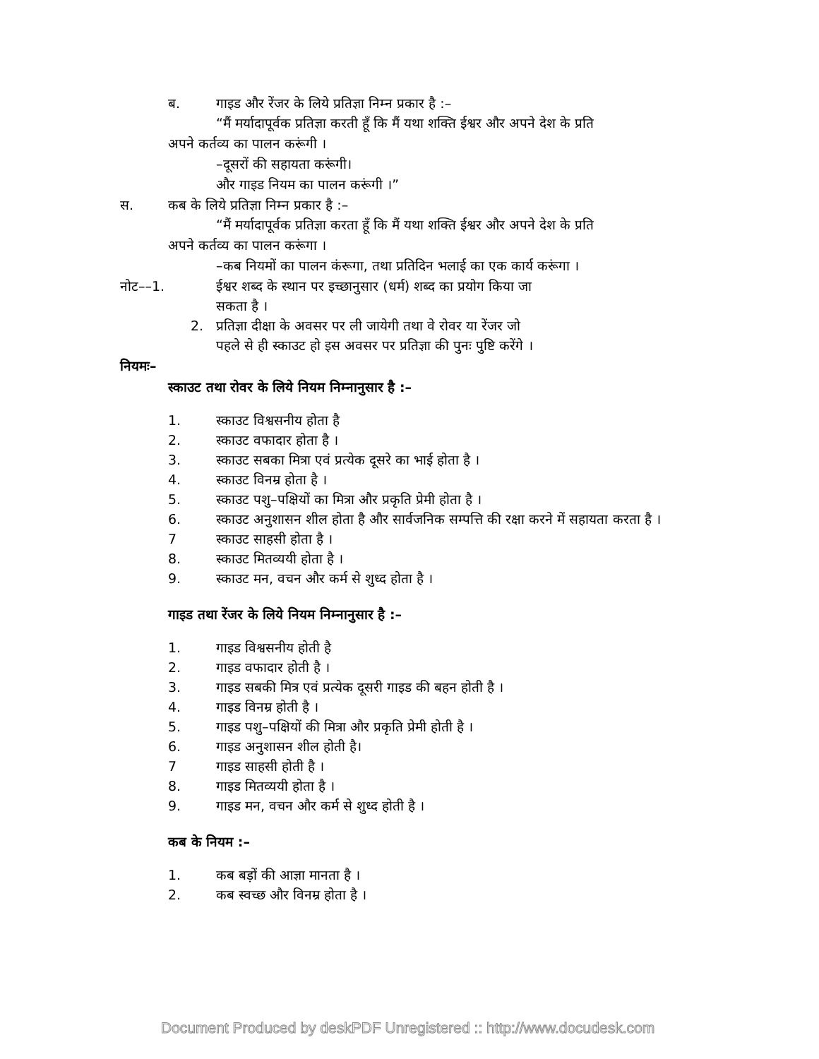ब. गाइड और रेंजर के लिये प्रतिज्ञा निम्न प्रकार है :–
“मैं मर्यादापूर्वक प्रतिज्ञा करती हूँ कि मैं यथा शक्ति ईश्वर और अपने देश के प्रति
अपने कर्तव्य का पालन करूंगी ।
–दूसरों की सहायता करूंगी।
और गाइड नियम का पालन करूंगी ।”
स. कब के लिये प्रतिज्ञा निम्न प्रकार है :–
“मैं मर्यादापूर्वक प्रतिज्ञा करता हूँ कि मैं यथा शक्ति ईश्वर और अपने देश के प्रति
अपने कर्तव्य का पालन करूंगा ।
–कब नियमों का पालन कंरूगा, तथा प्रतिदिन भलाई का एक कार्य करूंगा ।
नोट––1. ईश्वर शब्द के स्थान पर इच्छानुसार (धर्म) शब्द का प्रयोग किया जा
सकता है ।
2. प्रतिज्ञा दीक्षा के अवसर पर ली जायेगी तथा वे रोवर या रेंजर जो
पहले से ही स्काउट हो इस अवसर पर प्रतिज्ञा की पुनः पुष्टि करेंगे ।
नियमः–
स्काउट तथा रोवर के लिये नियम निम्नानुसार है :–
1. स्काउट विश्वसनीय होता है
2. स्काउट वफादार होता है ।
3. स्काउट सबका मित्रा एवं प्रत्येक दूसरे का भाई होता है ।
4. स्काउट विनम्र होता है ।
5. स्काउट पशु–पक्षियों का मित्रा और प्रकृति प्रेमी होता है ।
6. स्काउट अनुशासन शील होता है और सार्वजनिक सम्पत्ति की रक्षा करने में सहायता करता है ।
7 स्काउट साहसी होता है ।
8. स्काउट मितव्ययी होता है ।
9. स्काउट मन, वचन और कर्म से शुध्द होता है ।
गाइड तथा रेंजर के लिये नियम निम्नानुसार है :–
1. गाइड विश्वसनीय होती है
2. गाइड वफादार होती है ।
3. गाइड सबकी मित्र एवं प्रत्येक दूसरी गाइड की बहन होती है ।
4. गाइड विनम्र होती है ।
5. गाइड पशु–पक्षियों की मित्रा और प्रकृति प्रेमी होती है ।
6. गाइड अनुशासन शील होती है।
7 गाइड साहसी होती है ।
8. गाइड मितव्ययी होता है ।
9. गाइड मन, वचन और कर्म से शुध्द होती है ।
कब के नियम :–
1. कब बड़ों की आज्ञा मानता है ।
2. कब स्वच्छ और विनम्र होता है ।
Document Produced by deskPDF Unregistered :: http://www.docudesk.com